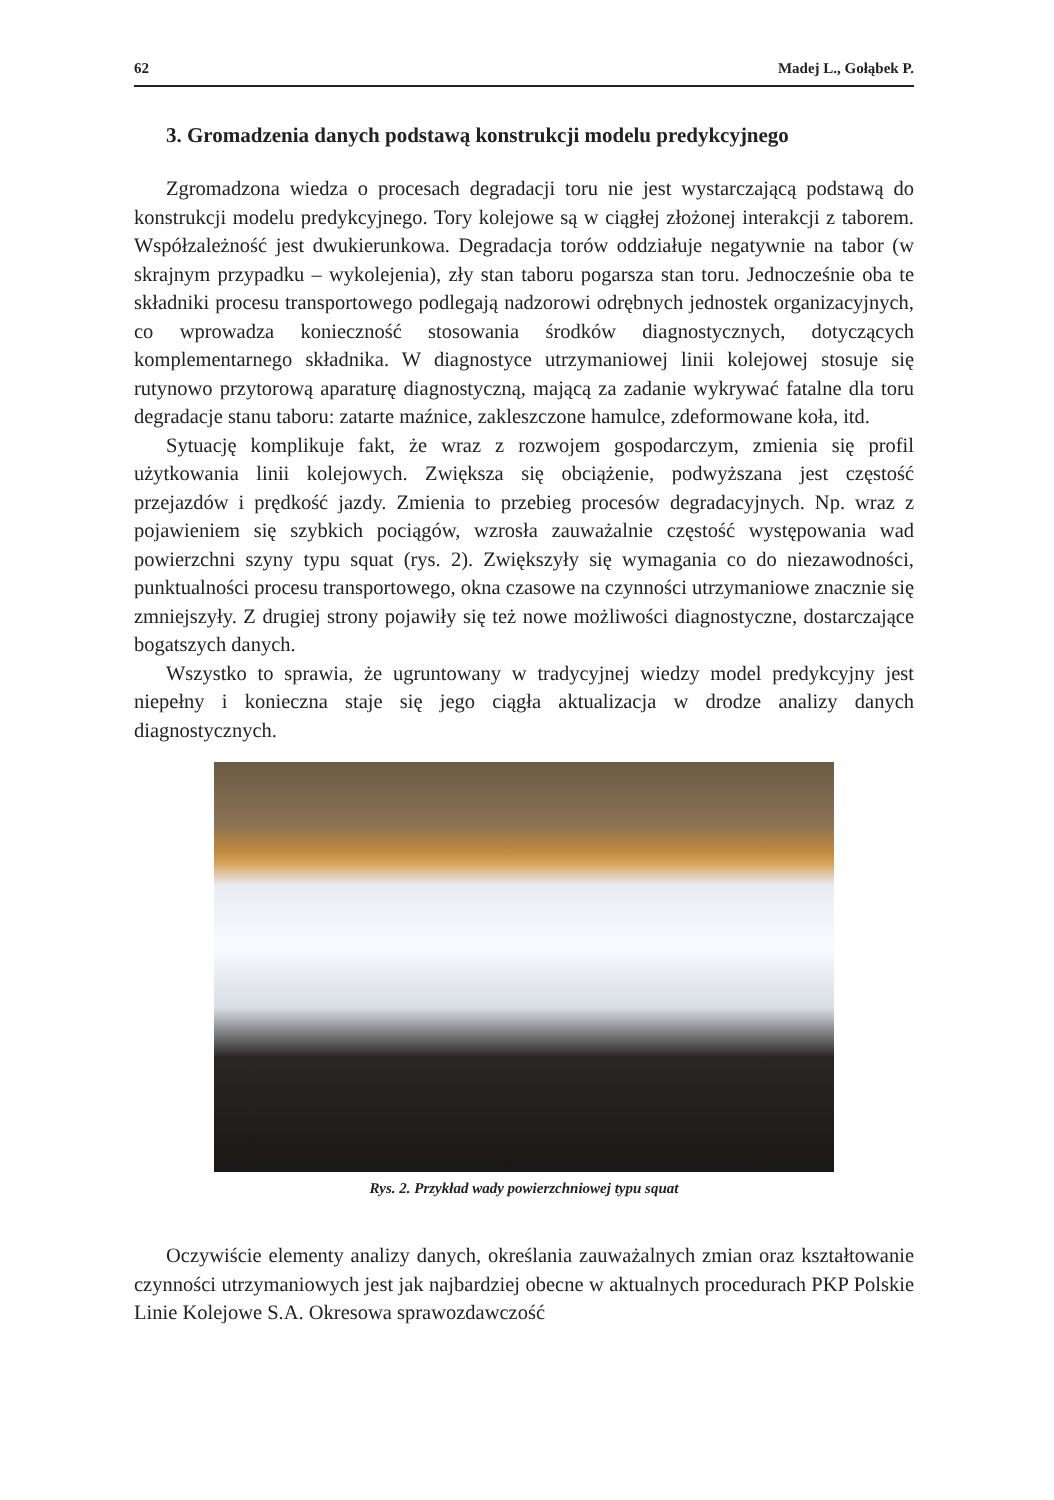62 Madej L., Gołąbek P.
3. Gromadzenia danych podstawą konstrukcji modelu predykcyjnego
Zgromadzona wiedza o procesach degradacji toru nie jest wystarczającą podstawą do konstrukcji modelu predykcyjnego. Tory kolejowe są w ciągłej złożonej interakcji z taborem. Współzależność jest dwukierunkowa. Degradacja torów oddziałuje negatywnie na tabor (w skrajnym przypadku – wykolejenia), zły stan taboru pogarsza stan toru. Jednocześnie oba te składniki procesu transportowego podlegają nadzorowi odrębnych jednostek organizacyjnych, co wprowadza konieczność stosowania środków diagnostycznych, dotyczących komplementarnego składnika. W diagnostyce utrzymaniowej linii kolejowej stosuje się rutynowo przytorową aparaturę diagnostyczną, mającą za zadanie wykrywać fatalne dla toru degradacje stanu taboru: zatarte maźnice, zakleszczone hamulce, zdeformowane koła, itd.
Sytuację komplikuje fakt, że wraz z rozwojem gospodarczym, zmienia się profil użytkowania linii kolejowych. Zwiększa się obciążenie, podwyższana jest częstość przejazdów i prędkość jazdy. Zmienia to przebieg procesów degradacyjnych. Np. wraz z pojawieniem się szybkich pociągów, wzrosła zauważalnie częstość występowania wad powierzchni szyny typu squat (rys. 2). Zwiększyły się wymagania co do niezawodności, punktualności procesu transportowego, okna czasowe na czynności utrzymaniowe znacznie się zmniejszyły. Z drugiej strony pojawiły się też nowe możliwości diagnostyczne, dostarczające bogatszych danych.
Wszystko to sprawia, że ugruntowany w tradycyjnej wiedzy model predykcyjny jest niepełny i konieczna staje się jego ciągła aktualizacja w drodze analizy danych diagnostycznych.
Rys. 2. Przykład wady powierzchniowej typu squat
Oczywiście elementy analizy danych, określania zauważalnych zmian oraz kształtowanie czynności utrzymaniowych jest jak najbardziej obecne w aktualnych procedurach PKP Polskie Linie Kolejowe S.A. Okresowa sprawozdawczość